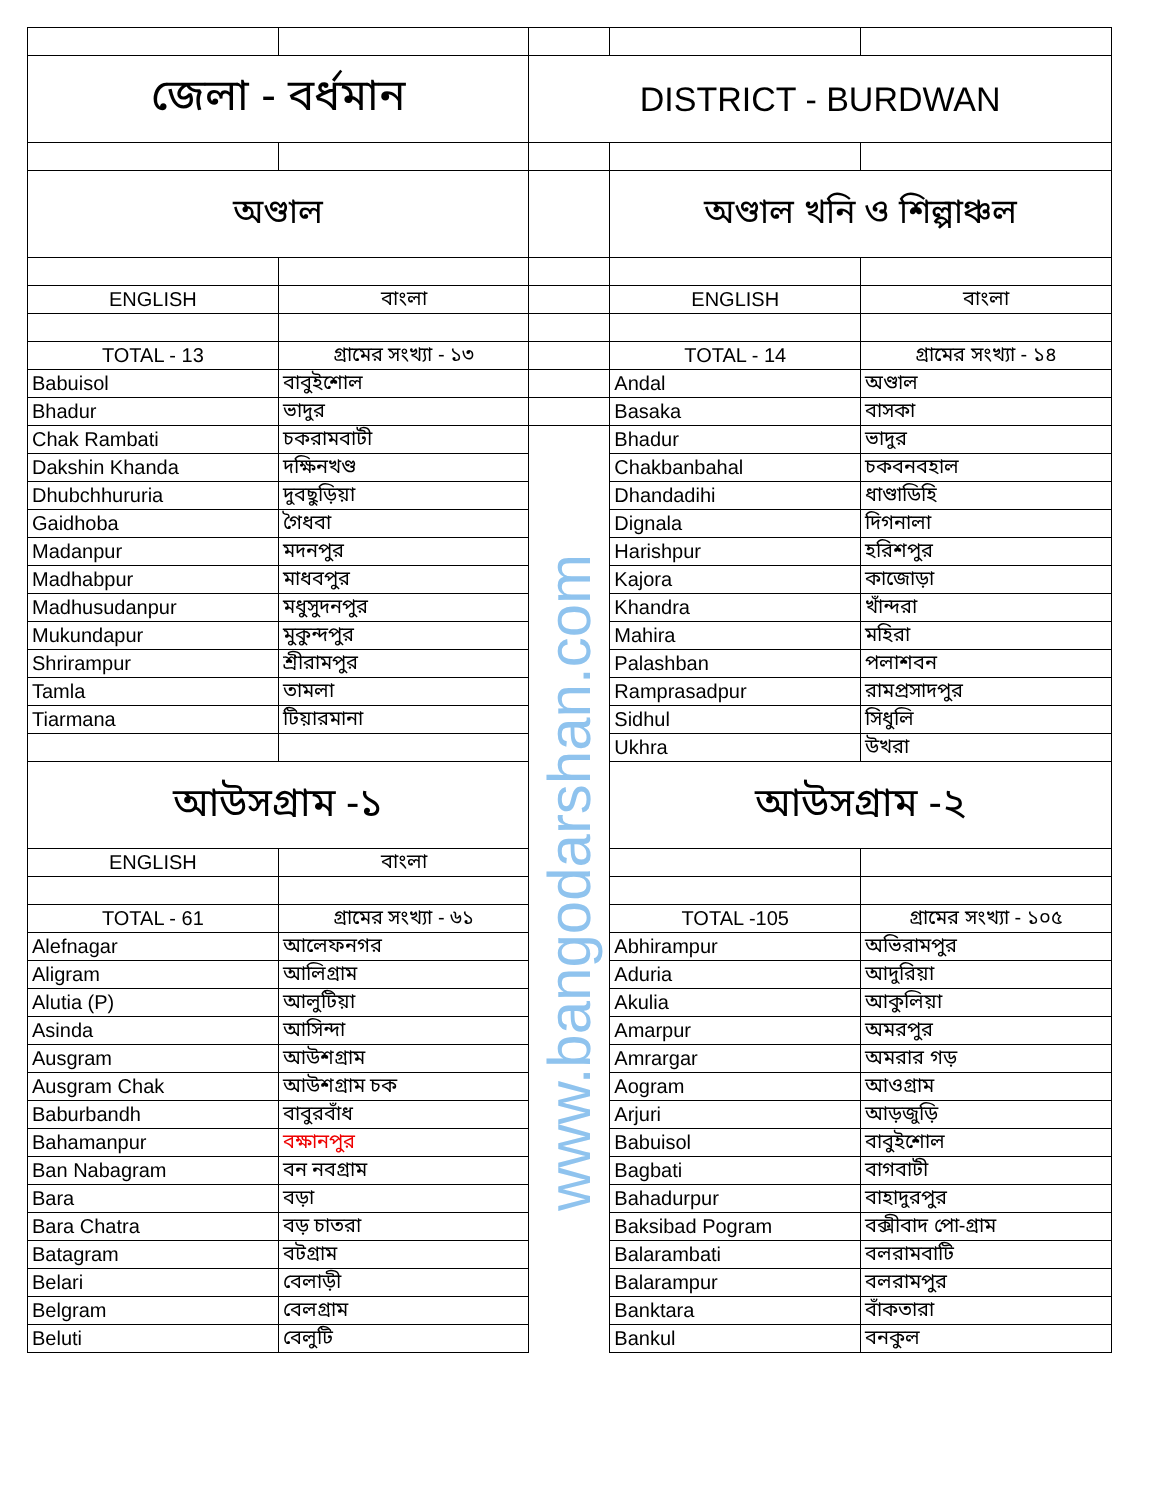| জেলা - বর্ধমান | | DISTRICT - BURDWAN | | |
| অণ্ডাল | | | অণ্ডাল খনি ও শিল্পাঞ্চল | |
| ENGLISH | বাংলা | | ENGLISH | বাংলা |
| TOTAL - 13 | গ্রামের সংখ্যা - ১৩ | | TOTAL - 14 | গ্রামের সংখ্যা - ১৪ |
| Babuisol | বাবুইশোল | | Andal | অণ্ডাল |
| Bhadur | ভাদুর | | Basaka | বাসকা |
| Chak Rambati | চকরামবাটী | www.bangodarshan.com | Bhadur | ভাদুর |
| Dakshin Khanda | দক্ষিনখণ্ড | | Chakbanbahal | চকবনবহাল |
| Dhubchhururia | দুবছুড়িয়া | | Dhandadihi | ধাণ্ডাডিহি |
| Gaidhoba | গৈধবা | | Dignala | দিগনালা |
| Madanpur | মদনপুর | | Harishpur | হরিশপুর |
| Madhabpur | মাধবপুর | | Kajora | কাজোড়া |
| Madhusudanpur | মধুসুদনপুর | | Khandra | খাঁন্দরা |
| Mukundapur | মুকুন্দপুর | | Mahira | মহিরা |
| Shrirampur | শ্রীরামপুর | | Palashban | পলাশবন |
| Tamla | তামলা | | Ramprasadpur | রামপ্রসাদপুর |
| Tiarmana | টিয়ারমানা | | Sidhul | সিধুলি |
| | | | Ukhra | উখরা |
| আউসগ্রাম -১ | | | আউসগ্রাম -২ | |
| ENGLISH | বাংলা | | | |
| TOTAL - 61 | গ্রামের সংখ্যা - ৬১ | | TOTAL -105 | গ্রামের সংখ্যা - ১০৫ |
| Alefnagar | আলেফনগর | | Abhirampur | অভিরামপুর |
| Aligram | আলিগ্রাম | | Aduria | আদুরিয়া |
| Alutia (P) | আলুটিয়া | | Akulia | আকুলিয়া |
| Asinda | আসিন্দা | | Amarpur | অমরপুর |
| Ausgram | আউশগ্রাম | | Amrargar | অমরার গড় |
| Ausgram Chak | আউশগ্রাম চক | | Aogram | আওগ্রাম |
| Baburbandh | বাবুরবাঁধ | | Arjuri | আড়জুড়ি |
| Bahamanpur | বক্ষানপুর | | Babuisol | বাবুইশোল |
| Ban Nabagram | বন নবগ্রাম | | Bagbati | বাগবাটী |
| Bara | বড়া | | Bahadurpur | বাহাদুরপুর |
| Bara Chatra | বড় চাতরা | | Baksibad Pogram | বক্সীবাদ পো-গ্রাম |
| Batagram | বটগ্রাম | | Balarambati | বলরামবাটি |
| Belari | বেলাড়ী | | Balarampur | বলরামপুর |
| Belgram | বেলগ্রাম | | Banktara | বাঁকতারা |
| Beluti | বেলুটি | | Bankul | বনকুল |